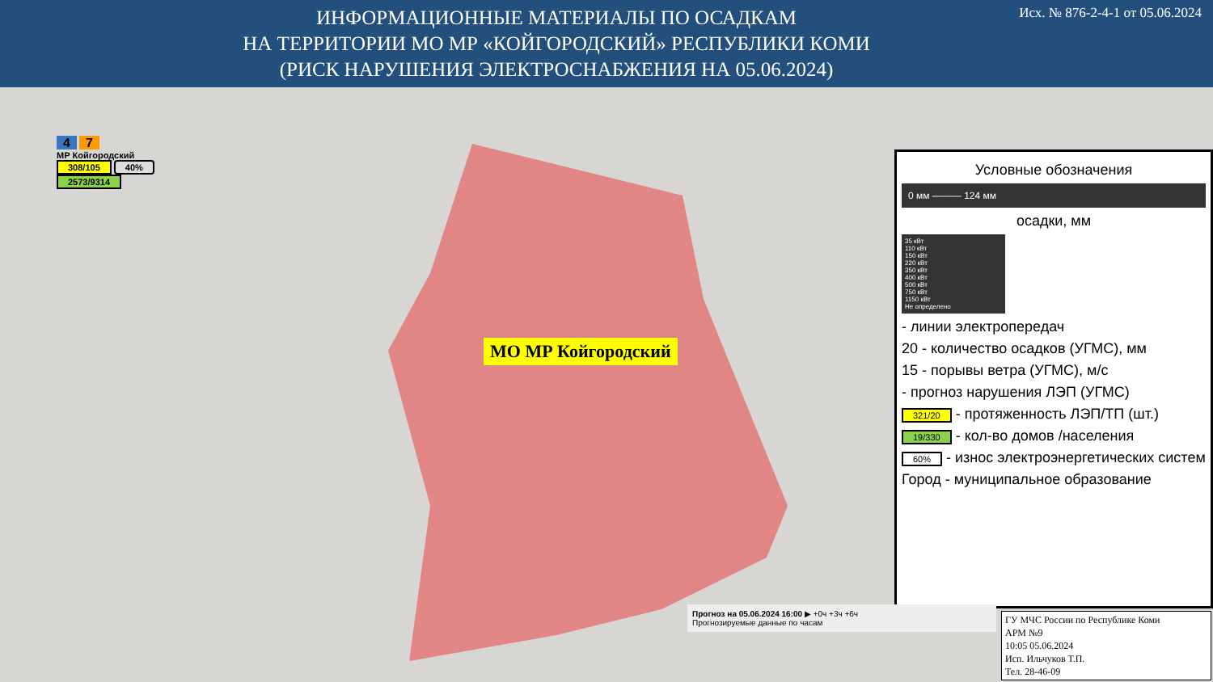ИНФОРМАЦИОННЫЕ МАТЕРИАЛЫ ПО ОСАДКАМ
НА ТЕРРИТОРИИ МО МР «КОЙГОРОДСКИЙ» РЕСПУБЛИКИ КОМИ
(РИСК НАРУШЕНИЯ ЭЛЕКТРОСНАБЖЕНИЯ НА 05.06.2024)
Исх. № 876-2-4-1 от 05.06.2024
МО МР Койгородский
4 7
МР Койгородский
308/105 40%
2573/9314
Условные обозначения
0 мм ——— 124 мм
осадки, мм
35 кВт
110 кВт
150 кВт
220 кВт
350 кВт
400 кВт
500 кВт
750 кВт
1150 кВт
Не определено
- линии электропередач
20 - количество осадков (УГМС), мм
15 - порывы ветра (УГМС), м/с
- прогноз нарушения ЛЭП (УГМС)
321/20 - протяженность ЛЭП/ТП (шт.)
19/330 - кол-во домов /населения
60% - износ электроэнергетических систем
Город - муниципальное образование
Прогноз на 05.06.2024 16:00 ▶ +0ч +3ч +6ч
Прогнозируемые данные по часам
ГУ МЧС России по Республике Коми
АРМ №9
10:05 05.06.2024
Исп. Ильчуков Т.П.
Тел. 28-46-09